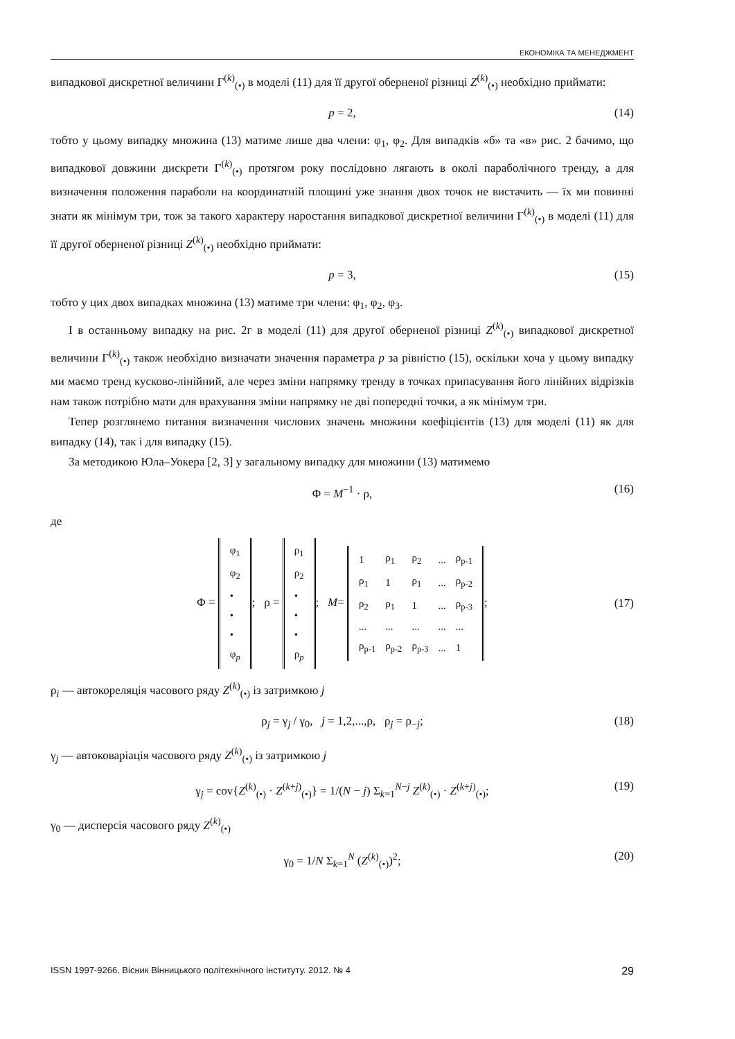ЕКОНОМІКА ТА МЕНЕДЖМЕНТ
випадкової дискретної величини Γ<sup>(k)</sup><sub>(•)</sub> в моделі (11) для її другої оберненої різниці Z<sup>(k)</sup><sub>(•)</sub> необхідно приймати:
p = 2, (14)
тобто у цьому випадку множина (13) матиме лише два члени: φ<sub>1</sub>, φ<sub>2</sub>. Для випадків «б» та «в» рис. 2 бачимо, що випадкової довжини дискрети Γ<sup>(k)</sup><sub>(•)</sub> протягом року послідовно лягають в околі параболічного тренду, а для визначення положення параболи на координатній площині уже знання двох точок не вистачить — їх ми повинні знати як мінімум три, тож за такого характеру наростання випадкової дискретної величини Γ<sup>(k)</sup><sub>(•)</sub> в моделі (11) для її другої оберненої різниці Z<sup>(k)</sup><sub>(•)</sub> необхідно приймати:
p = 3, (15)
тобто у цих двох випадках множина (13) матиме три члени: φ<sub>1</sub>, φ<sub>2</sub>, φ<sub>3</sub>.
І в останньому випадку на рис. 2г в моделі (11) для другої оберненої різниці Z<sup>(k)</sup><sub>(•)</sub> випадкової дискретної величини Γ<sup>(k)</sup><sub>(•)</sub> також необхідно визначати значення параметра p за рівністю (15), оскільки хоча у цьому випадку ми маємо тренд кусково-лінійний, але через зміни напрямку тренду в точках припасування його лінійних відрізків нам також потрібно мати для врахування зміни напрямку не дві попередні точки, а як мінімум три.
Тепер розглянемо питання визначення числових значень множини коефіцієнтів (13) для моделі (11) як для випадку (14), так і для випадку (15).
За методикою Юла–Уокера [2, 3] у загальному випадку для множини (13) матимемо
Φ = M<sup>−1</sup> · ρ, (16)
де
Φ =
| φ<sub>1</sub> |
| φ<sub>2</sub> |
| • |
| • |
| • |
| φ<sub>p</sub> |
; ρ =
| ρ<sub>1</sub> |
| ρ<sub>2</sub> |
| • |
| • |
| • |
| ρ<sub>p</sub> |
; M=
| 1 | ρ<sub>1</sub> | ρ<sub>2</sub> | ... | ρ<sub>p-1</sub> |
| ρ<sub>1</sub> | 1 | ρ<sub>1</sub> | ... | ρ<sub>p-2</sub> |
| ρ<sub>2</sub> | ρ<sub>1</sub> | 1 | ... | ρ<sub>p-3</sub> |
| ... | ... | ... | ... | ... |
| ρ<sub>p-1</sub> | ρ<sub>p-2</sub> | ρ<sub>p-3</sub> | ... | 1 |
; (17)
ρ<sub>i</sub> — автокореляція часового ряду Z<sup>(k)</sup><sub>(•)</sub> із затримкою j
ρ<sub>j</sub> = γ<sub>j</sub> / γ<sub>0</sub>, j = 1,2,...,ρ, ρ<sub>j</sub> = ρ<sub>−j</sub>; (18)
γ<sub>j</sub> — автоковаріація часового ряду Z<sup>(k)</sup><sub>(•)</sub> із затримкою j
γ<sub>j</sub> = cov{Z<sup>(k)</sup><sub>(•)</sub> · Z<sup>(k+j)</sup><sub>(•)</sub>} = 1/(N − j) Σ<sub>k=1</sub><sup>N−j</sup> Z<sup>(k)</sup><sub>(•)</sub> · Z<sup>(k+j)</sup><sub>(•)</sub>; (19)
γ<sub>0</sub> — дисперсія часового ряду Z<sup>(k)</sup><sub>(•)</sub>
γ<sub>0</sub> = 1/N Σ<sub>k=1</sub><sup>N</sup> (Z<sup>(k)</sup><sub>(•)</sub>)<sup>2</sup>; (20)
ISSN 1997-9266. Вісник Вінницького політехнічного інституту. 2012. № 4 29